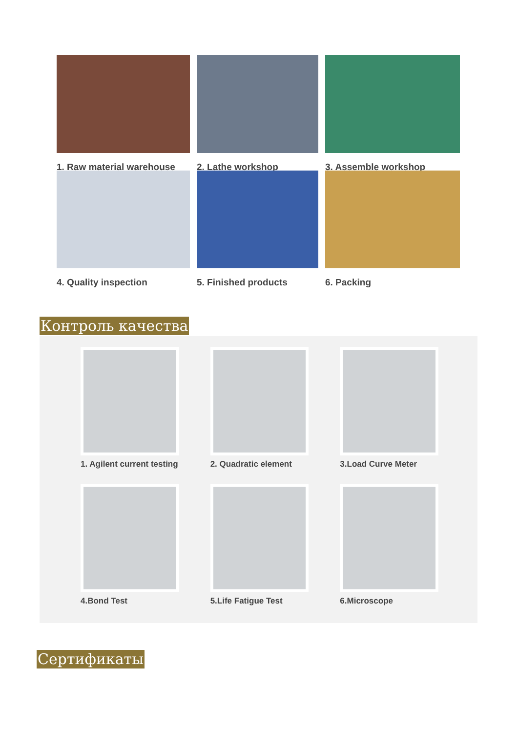1. Raw material warehouse
2. Lathe workshop
3. Assemble workshop
4. Quality inspection
5. Finished products
6. Packing
Контроль качества
1. Agilent current testing
2. Quadratic element
3.Load Curve Meter
4.Bond Test
5.Life Fatigue Test
6.Microscope
Сертификаты